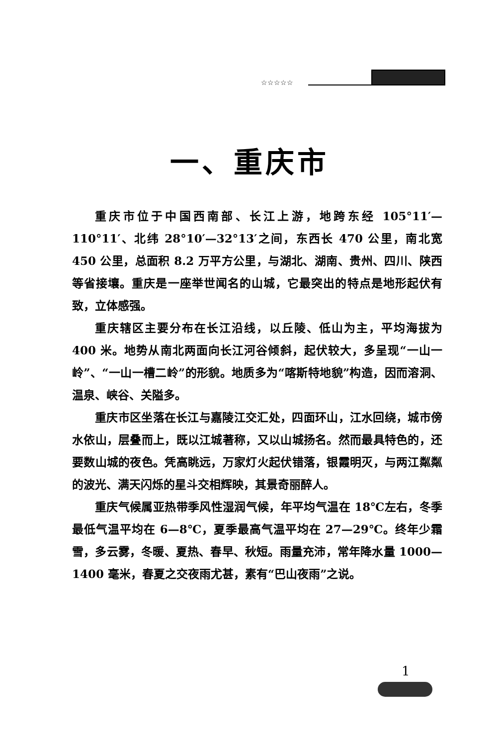☆☆☆☆☆
一、重庆市
重庆市位于中国西南部、长江上游，地跨东经 105°11′—110°11′、北纬 28°10′—32°13′之间，东西长 470 公里，南北宽 450 公里，总面积 8.2 万平方公里，与湖北、湖南、贵州、四川、陕西等省接壤。重庆是一座举世闻名的山城，它最突出的特点是地形起伏有致，立体感强。
重庆辖区主要分布在长江沿线，以丘陵、低山为主，平均海拔为 400 米。地势从南北两面向长江河谷倾斜，起伏较大，多呈现“一山一岭”、“一山一槽二岭”的形貌。地质多为“喀斯特地貌”构造，因而溶洞、温泉、峡谷、关隘多。
重庆市区坐落在长江与嘉陵江交汇处，四面环山，江水回绕，城市傍水依山，层叠而上，既以江城著称，又以山城扬名。然而最具特色的，还要数山城的夜色。凭高眺远，万家灯火起伏错落，银霞明灭，与两江粼粼的波光、满天闪烁的星斗交相辉映，其景奇丽醉人。
重庆气候属亚热带季风性湿润气候，年平均气温在 18℃左右，冬季最低气温平均在 6—8℃，夏季最高气温平均在 27—29℃。终年少霜雪，多云雾，冬暖、夏热、春早、秋短。雨量充沛，常年降水量 1000—1400 毫米，春夏之交夜雨尤甚，素有“巴山夜雨”之说。
1